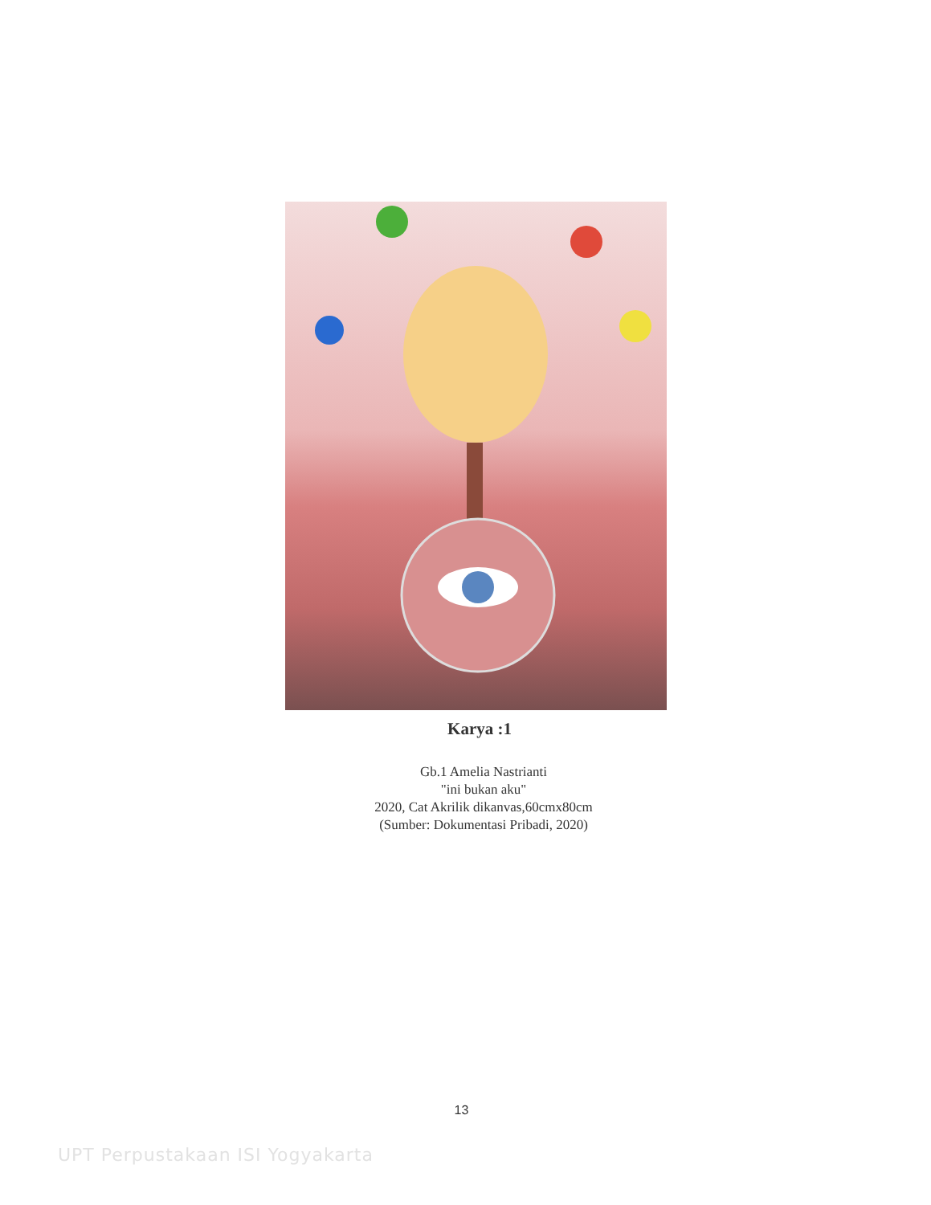Karya :1
Gb.1 Amelia Nastrianti
"ini bukan aku"
2020, Cat Akrilik dikanvas,60cmx80cm
(Sumber: Dokumentasi Pribadi, 2020)
13
UPT Perpustakaan ISI Yogyakarta